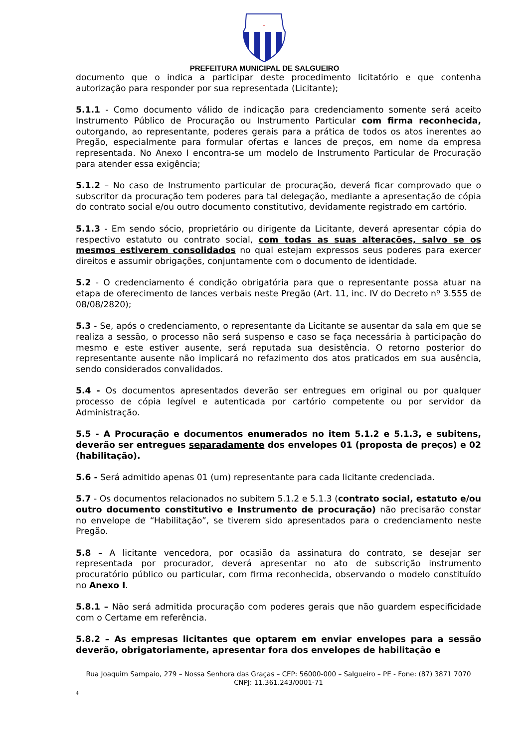†
PREFEITURA MUNICIPAL DE SALGUEIRO
documento que o indica a participar deste procedimento licitatório e que contenha autorização para responder por sua representada (Licitante);
5.1.1 - Como documento válido de indicação para credenciamento somente será aceito Instrumento Público de Procuração ou Instrumento Particular com firma reconhecida, outorgando, ao representante, poderes gerais para a prática de todos os atos inerentes ao Pregão, especialmente para formular ofertas e lances de preços, em nome da empresa representada. No Anexo I encontra-se um modelo de Instrumento Particular de Procuração para atender essa exigência;
5.1.2 – No caso de Instrumento particular de procuração, deverá ficar comprovado que o subscritor da procuração tem poderes para tal delegação, mediante a apresentação de cópia do contrato social e/ou outro documento constitutivo, devidamente registrado em cartório.
5.1.3 - Em sendo sócio, proprietário ou dirigente da Licitante, deverá apresentar cópia do respectivo estatuto ou contrato social, com todas as suas alterações, salvo se os mesmos estiverem consolidados no qual estejam expressos seus poderes para exercer direitos e assumir obrigações, conjuntamente com o documento de identidade.
5.2 - O credenciamento é condição obrigatória para que o representante possa atuar na etapa de oferecimento de lances verbais neste Pregão (Art. 11, inc. IV do Decreto nº 3.555 de 08/08/2820);
5.3 - Se, após o credenciamento, o representante da Licitante se ausentar da sala em que se realiza a sessão, o processo não será suspenso e caso se faça necessária à participação do mesmo e este estiver ausente, será reputada sua desistência. O retorno posterior do representante ausente não implicará no refazimento dos atos praticados em sua ausência, sendo considerados convalidados.
5.4 - Os documentos apresentados deverão ser entregues em original ou por qualquer processo de cópia legível e autenticada por cartório competente ou por servidor da Administração.
5.5 - A Procuração e documentos enumerados no item 5.1.2 e 5.1.3, e subitens, deverão ser entregues separadamente dos envelopes 01 (proposta de preços) e 02 (habilitação).
5.6 - Será admitido apenas 01 (um) representante para cada licitante credenciada.
5.7 - Os documentos relacionados no subitem 5.1.2 e 5.1.3 (contrato social, estatuto e/ou outro documento constitutivo e Instrumento de procuração) não precisarão constar no envelope de “Habilitação”, se tiverem sido apresentados para o credenciamento neste Pregão.
5.8 – A licitante vencedora, por ocasião da assinatura do contrato, se desejar ser representada por procurador, deverá apresentar no ato de subscrição instrumento procuratório público ou particular, com firma reconhecida, observando o modelo constituído no Anexo I.
5.8.1 – Não será admitida procuração com poderes gerais que não guardem especificidade com o Certame em referência.
5.8.2 – As empresas licitantes que optarem em enviar envelopes para a sessão deverão, obrigatoriamente, apresentar fora dos envelopes de habilitação e
Rua Joaquim Sampaio, 279 – Nossa Senhora das Graças – CEP: 56000-000 – Salgueiro – PE - Fone: (87) 3871 7070
CNPJ: 11.361.243/0001-71
4